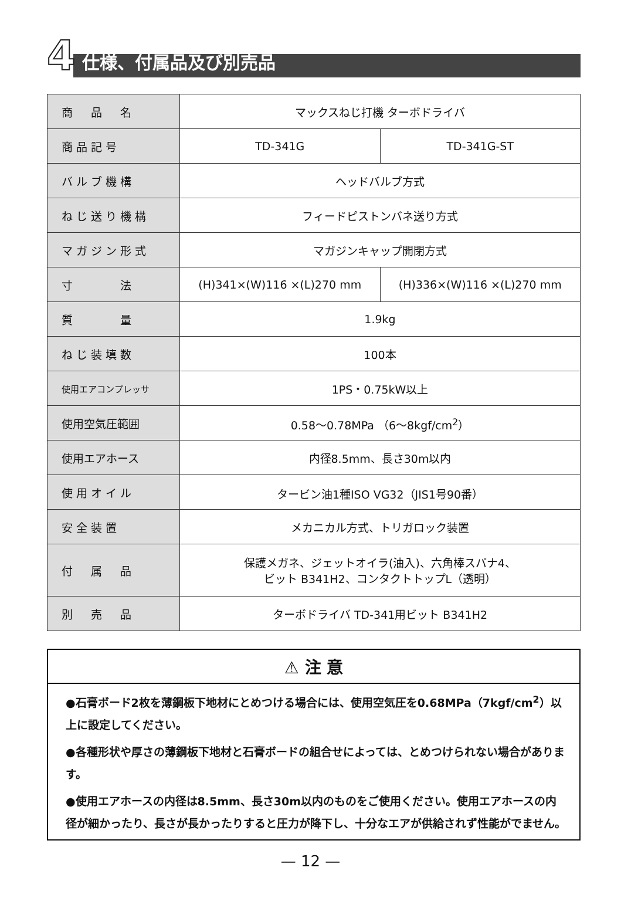4 仕様、付属品及び別売品
| 商 品 名 | マックスねじ打機 ターボドライバ | |
| 商品記号 | TD-341G | TD-341G-ST |
| バルブ機構 | ヘッドバルブ方式 | |
| ねじ送り機構 | フィードピストンバネ送り方式 | |
| マガジン形式 | マガジンキャップ開閉方式 | |
| 寸 法 | (H)341×(W)116 ×(L)270 mm | (H)336×(W)116 ×(L)270 mm |
| 質 量 | 1.9kg | |
| ねじ装填数 | 100本 | |
| 使用エアコンプレッサ | 1PS・0.75kW以上 | |
| 使用空気圧範囲 | 0.58～0.78MPa （6～8kgf/cm<sup>2</sup>） | |
| 使用エアホース | 内径8.5mm、長さ30m以内 | |
| 使用オイル | タービン油1種ISO VG32（JIS1号90番） | |
| 安全装置 | メカニカル方式、トリガロック装置 | |
| 付 属 品 | 保護メガネ、ジェットオイラ(油入)、六角棒スパナ4、 ビット B341H2、コンタクトトップL（透明） | |
| 別 売 品 | ターボドライバ TD-341用ビット B341H2 | |
⚠ 注 意
●石膏ボード2枚を薄鋼板下地材にとめつける場合には、使用空気圧を0.68MPa（7kgf/cm<sup>2</sup>）以上に設定してください。
●各種形状や厚さの薄鋼板下地材と石膏ボードの組合せによっては、とめつけられない場合があります。
●使用エアホースの内径は8.5mm、長さ30m以内のものをご使用ください。使用エアホースの内径が細かったり、長さが長かったりすると圧力が降下し、十分なエアが供給されず性能がでません。
— 12 —